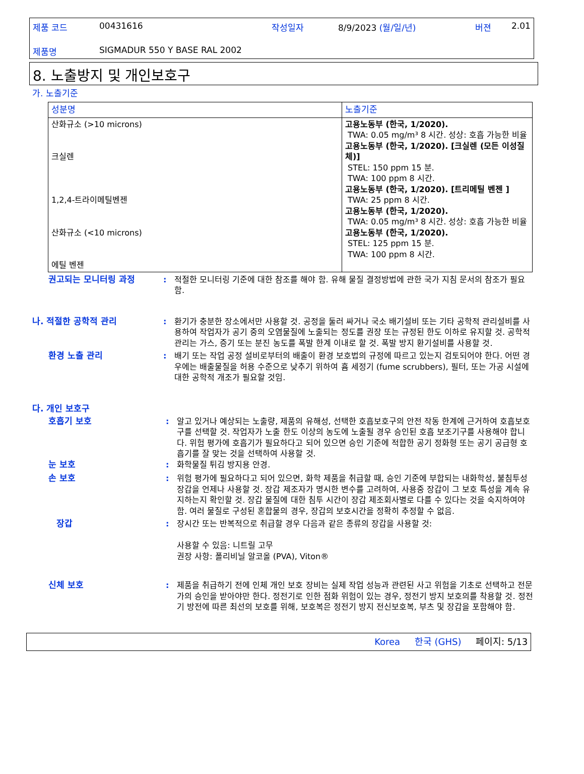| 제품 코드 | 00431616 | 작성일자 | 8/9/2023 (월/일/년) | 버젼 | 2.01 |
| 제품명 | SIGMADUR 550 Y BASE RAL 2002 | | | | |
8. 노출방지 및 개인보호구
가. 노출기준
| 성분명 | 노출기준 |
| --- | --- |
| 산화규소 (>10 microns) 크실렌 1,2,4-트라이메틸벤젠 산화규소 (<10 microns) 에틸 벤젠 | 고용노동부 (한국, 1/2020). TWA: 0.05 mg/m³ 8 시간. 성상: 호흡 가능한 비율 고용노동부 (한국, 1/2020). [크실렌 (모든 이성질체)] STEL: 150 ppm 15 분. TWA: 100 ppm 8 시간. 고용노동부 (한국, 1/2020). [트리메틸 벤젠 ] TWA: 25 ppm 8 시간. 고용노동부 (한국, 1/2020). TWA: 0.05 mg/m³ 8 시간. 성상: 호흡 가능한 비율 고용노동부 (한국, 1/2020). STEL: 125 ppm 15 분. TWA: 100 ppm 8 시간. |
권고되는 모니터링 과정 : 적절한 모니터링 기준에 대한 참조를 해야 함. 유해 물질 결정방법에 관한 국가 지침 문서의 참조가 필요함.
나. 적절한 공학적 관리 : 환기가 충분한 장소에서만 사용할 것. 공정을 둘러 싸거나 국소 배기설비 또는 기타 공학적 관리설비를 사용하여 작업자가 공기 중의 오염물질에 노출되는 정도를 권장 또는 규정된 한도 이하로 유지할 것. 공학적 관리는 가스, 증기 또는 분진 농도를 폭발 한계 이내로 할 것. 폭발 방지 환기설비를 사용할 것.
환경 노출 관리 : 배기 또는 작업 공정 설비로부터의 배출이 환경 보호법의 규정에 따르고 있는지 검토되어야 한다. 어떤 경우에는 배출물질을 허용 수준으로 낮추기 위하여 흄 세정기 (fume scrubbers), 필터, 또는 가공 시설에 대한 공학적 개조가 필요할 것임.
다. 개인 보호구
호흡기 보호 : 알고 있거나 예상되는 노출량, 제품의 유해성, 선택한 호흡보호구의 안전 작동 한계에 근거하여 호흡보호구를 선택할 것. 작업자가 노출 한도 이상의 농도에 노출될 경우 승인된 호흡 보조기구를 사용해야 합니다. 위험 평가에 호흡기가 필요하다고 되어 있으면 승인 기준에 적합한 공기 정화형 또는 공기 공급형 호흡기를 잘 맞는 것을 선택하여 사용할 것.
눈 보호 : 화학물질 튀김 방지용 안경.
손 보호 : 위험 평가에 필요하다고 되어 있으면, 화학 제품을 취급할 때, 승인 기준에 부합되는 내화학성, 불침투성 장갑을 언제나 사용할 것. 장갑 제조자가 명시한 변수를 고려하여, 사용중 장갑이 그 보호 특성을 계속 유지하는지 확인할 것. 장갑 물질에 대한 침투 시간이 장갑 제조회사별로 다를 수 있다는 것을 숙지하여야 함. 여러 물질로 구성된 혼합물의 경우, 장갑의 보호시간을 정확히 추정할 수 없음.
장갑 : 장시간 또는 반복적으로 취급할 경우 다음과 같은 종류의 장갑을 사용할 것:
사용할 수 있음: 니트릴 고무
권장 사항: 폴리비닐 알코올 (PVA), Viton®
신체 보호 : 제품을 취급하기 전에 인체 개인 보호 장비는 실제 작업 성능과 관련된 사고 위험을 기초로 선택하고 전문가의 승인을 받아야만 한다. 정전기로 인한 점화 위험이 있는 경우, 정전기 방지 보호의를 착용할 것. 정전기 방전에 따른 최선의 보호를 위해, 보호복은 정전기 방지 전신보호복, 부츠 및 장갑을 포함해야 함.
Korea 한국 (GHS) 페이지: 5/13